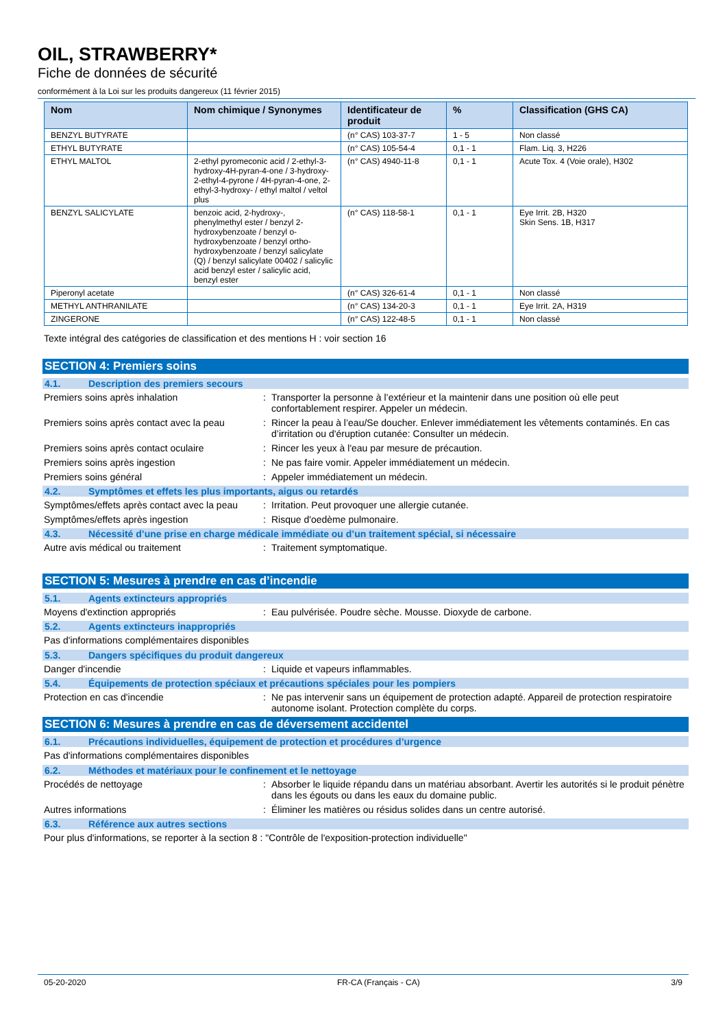OIL, STRAWBERRY*
Fiche de données de sécurité
conformément à la Loi sur les produits dangereux (11 février 2015)
| Nom | Nom chimique / Synonymes | Identificateur de produit | % | Classification (GHS CA) |
| --- | --- | --- | --- | --- |
| BENZYL BUTYRATE | | (n° CAS) 103-37-7 | 1 - 5 | Non classé |
| ETHYL BUTYRATE | | (n° CAS) 105-54-4 | 0,1 - 1 | Flam. Liq. 3, H226 |
| ETHYL MALTOL | 2-ethyl pyromeconic acid / 2-ethyl-3-hydroxy-4H-pyran-4-one / 3-hydroxy-2-ethyl-4-pyrone / 4H-pyran-4-one, 2-ethyl-3-hydroxy- / ethyl maltol / veltol plus | (n° CAS) 4940-11-8 | 0,1 - 1 | Acute Tox. 4 (Voie orale), H302 |
| BENZYL SALICYLATE | benzoic acid, 2-hydroxy-, phenylmethyl ester / benzyl 2-hydroxybenzoate / benzyl o-hydroxybenzoate / benzyl ortho-hydroxybenzoate / benzyl salicylate (Q) / benzyl salicylate 00402 / salicylic acid benzyl ester / salicylic acid, benzyl ester | (n° CAS) 118-58-1 | 0,1 - 1 | Eye Irrit. 2B, H320 Skin Sens. 1B, H317 |
| Piperonyl acetate | | (n° CAS) 326-61-4 | 0,1 - 1 | Non classé |
| METHYL ANTHRANILATE | | (n° CAS) 134-20-3 | 0,1 - 1 | Eye Irrit. 2A, H319 |
| ZINGERONE | | (n° CAS) 122-48-5 | 0,1 - 1 | Non classé |
Texte intégral des catégories de classification et des mentions H : voir section 16
SECTION 4: Premiers soins
4.1. Description des premiers secours
Premiers soins après inhalation: Transporter la personne à l’extérieur et la maintenir dans une position où elle peut confortablement respirer. Appeler un médecin.
Premiers soins après contact avec la peau: Rincer la peau à l’eau/Se doucher. Enlever immédiatement les vêtements contaminés. En cas d’irritation ou d'éruption cutanée: Consulter un médecin.
Premiers soins après contact oculaire: Rincer les yeux à l'eau par mesure de précaution.
Premiers soins après ingestion: Ne pas faire vomir. Appeler immédiatement un médecin.
Premiers soins général: Appeler immédiatement un médecin.
4.2. Symptômes et effets les plus importants, aigus ou retardés
Symptômes/effets après contact avec la peau: Irritation. Peut provoquer une allergie cutanée.
Symptômes/effets après ingestion: Risque d'oedème pulmonaire.
4.3. Nécessité d’une prise en charge médicale immédiate ou d’un traitement spécial, si nécessaire
Autre avis médical ou traitement: Traitement symptomatique.
SECTION 5: Mesures à prendre en cas d’incendie
5.1. Agents extincteurs appropriés
Moyens d'extinction appropriés: Eau pulvérisée. Poudre sèche. Mousse. Dioxyde de carbone.
5.2. Agents extincteurs inappropriés
Pas d'informations complémentaires disponibles
5.3. Dangers spécifiques du produit dangereux
Danger d'incendie: Liquide et vapeurs inflammables.
5.4. Équipements de protection spéciaux et précautions spéciales pour les pompiers
Protection en cas d'incendie: Ne pas intervenir sans un équipement de protection adapté. Appareil de protection respiratoire autonome isolant. Protection complète du corps.
SECTION 6: Mesures à prendre en cas de déversement accidentel
6.1. Précautions individuelles, équipement de protection et procédures d’urgence
Pas d'informations complémentaires disponibles
6.2. Méthodes et matériaux pour le confinement et le nettoyage
Procédés de nettoyage: Absorber le liquide répandu dans un matériau absorbant. Avertir les autorités si le produit pénètre dans les égouts ou dans les eaux du domaine public.
Autres informations: Éliminer les matières ou résidus solides dans un centre autorisé.
6.3. Référence aux autres sections
Pour plus d'informations, se reporter à la section 8 : "Contrôle de l'exposition-protection individuelle"
05-20-2020 FR-CA (Français - CA) 3/9